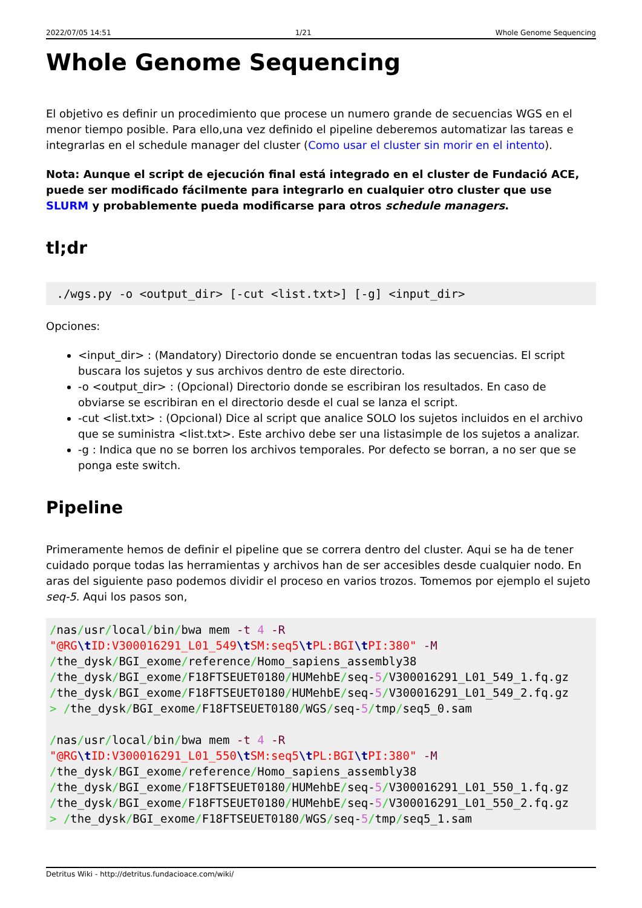2022/07/05 14:51 1/21 Whole Genome Sequencing
Whole Genome Sequencing
El objetivo es definir un procedimiento que procese un numero grande de secuencias WGS en el menor tiempo posible. Para ello,una vez definido el pipeline deberemos automatizar las tareas e integrarlas en el schedule manager del cluster (Como usar el cluster sin morir en el intento).
Nota: Aunque el script de ejecución final está integrado en el cluster de Fundació ACE, puede ser modificado fácilmente para integrarlo en cualquier otro cluster que use SLURM y probablemente pueda modificarse para otros schedule managers.
tl;dr
 ./wgs.py -o <output_dir> [-cut <list.txt>] [-g] <input_dir>
Opciones:
<input_dir> : (Mandatory) Directorio donde se encuentran todas las secuencias. El script buscara los sujetos y sus archivos dentro de este directorio.
-o <output_dir> : (Opcional) Directorio donde se escribiran los resultados. En caso de obviarse se escribiran en el directorio desde el cual se lanza el script.
-cut <list.txt> : (Opcional) Dice al script que analice SOLO los sujetos incluidos en el archivo que se suministra <list.txt>. Este archivo debe ser una listasimple de los sujetos a analizar.
-g : Indica que no se borren los archivos temporales. Por defecto se borran, a no ser que se ponga este switch.
Pipeline
Primeramente hemos de definir el pipeline que se correra dentro del cluster. Aqui se ha de tener cuidado porque todas las herramientas y archivos han de ser accesibles desde cualquier nodo. En aras del siguiente paso podemos dividir el proceso en varios trozos. Tomemos por ejemplo el sujeto seq-5. Aqui los pasos son,
/nas/usr/local/bin/bwa mem -t 4 -R
"@RG\t ID:V300016291_L01_549\t SM:seq5\t PL:BGI\t PI:380" -M
/the_dysk/BGI_exome/reference/Homo_sapiens_assembly38
/the_dysk/BGI_exome/F18FTSEUET0180/HUMehbE/seq-5/V300016291_L01_549_1.fq.gz
/the_dysk/BGI_exome/F18FTSEUET0180/HUMehbE/seq-5/V300016291_L01_549_2.fq.gz
> /the_dysk/BGI_exome/F18FTSEUET0180/WGS/seq-5/tmp/seq5_0.sam

/nas/usr/local/bin/bwa mem -t 4 -R
"@RG\t ID:V300016291_L01_550\t SM:seq5\t PL:BGI\t PI:380" -M
/the_dysk/BGI_exome/reference/Homo_sapiens_assembly38
/the_dysk/BGI_exome/F18FTSEUET0180/HUMehbE/seq-5/V300016291_L01_550_1.fq.gz
/the_dysk/BGI_exome/F18FTSEUET0180/HUMehbE/seq-5/V300016291_L01_550_2.fq.gz
> /the_dysk/BGI_exome/F18FTSEUET0180/WGS/seq-5/tmp/seq5_1.sam
Detritus Wiki - http://detritus.fundacioace.com/wiki/